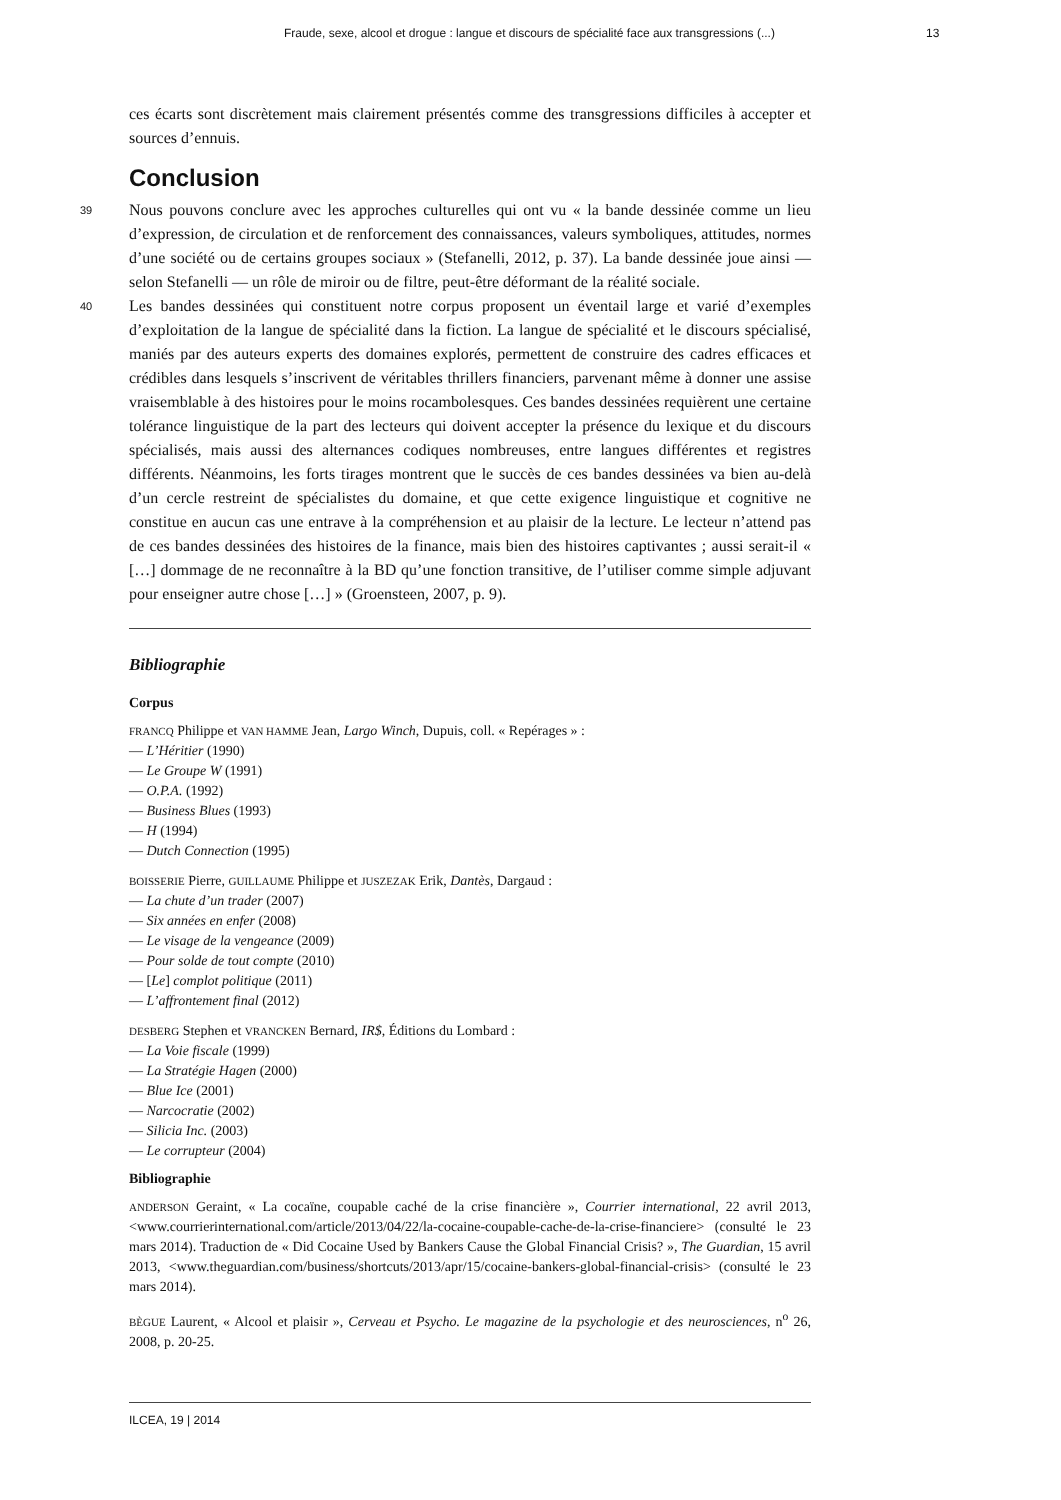Fraude, sexe, alcool et drogue : langue et discours de spécialité face aux transgressions (...) 13
ces écarts sont discrètement mais clairement présentés comme des transgressions difficiles à accepter et sources d’ennuis.
Conclusion
39
Nous pouvons conclure avec les approches culturelles qui ont vu « la bande dessinée comme un lieu d’expression, de circulation et de renforcement des connaissances, valeurs symboliques, attitudes, normes d’une société ou de certains groupes sociaux » (Stefanelli, 2012, p. 37). La bande dessinée joue ainsi — selon Stefanelli — un rôle de miroir ou de filtre, peut-être déformant de la réalité sociale.
40
Les bandes dessinées qui constituent notre corpus proposent un éventail large et varié d’exemples d’exploitation de la langue de spécialité dans la fiction. La langue de spécialité et le discours spécialisé, maniés par des auteurs experts des domaines explorés, permettent de construire des cadres efficaces et crédibles dans lesquels s’inscrivent de véritables thrillers financiers, parvenant même à donner une assise vraisemblable à des histoires pour le moins rocambolesques. Ces bandes dessinées requièrent une certaine tolérance linguistique de la part des lecteurs qui doivent accepter la présence du lexique et du discours spécialisés, mais aussi des alternances codiques nombreuses, entre langues différentes et registres différents. Néanmoins, les forts tirages montrent que le succès de ces bandes dessinées va bien au-delà d’un cercle restreint de spécialistes du domaine, et que cette exigence linguistique et cognitive ne constitue en aucun cas une entrave à la compréhension et au plaisir de la lecture. Le lecteur n’attend pas de ces bandes dessinées des histoires de la finance, mais bien des histoires captivantes ; aussi serait-il « […] dommage de ne reconnaître à la BD qu’une fonction transitive, de l’utiliser comme simple adjuvant pour enseigner autre chose […] » (Groensteen, 2007, p. 9).
Bibliographie
Corpus
FRANCQ Philippe et VAN HAMME Jean, Largo Winch, Dupuis, coll. « Repérages » :
— L’Héritier (1990)
— Le Groupe W (1991)
— O.P.A. (1992)
— Business Blues (1993)
— H (1994)
— Dutch Connection (1995)
BOISSERIE Pierre, GUILLAUME Philippe et JUSZEZAK Erik, Dantès, Dargaud :
— La chute d’un trader (2007)
— Six années en enfer (2008)
— Le visage de la vengeance (2009)
— Pour solde de tout compte (2010)
— [Le] complot politique (2011)
— L’affrontement final (2012)
DESBERG Stephen et VRANCKEN Bernard, IR$, Éditions du Lombard :
— La Voie fiscale (1999)
— La Stratégie Hagen (2000)
— Blue Ice (2001)
— Narcocratie (2002)
— Silicia Inc. (2003)
— Le corrupteur (2004)
Bibliographie
ANDERSON Geraint, « La cocaïne, coupable caché de la crise financière », Courrier international, 22 avril 2013, <www.courrierinternational.com/article/2013/04/22/la-cocaine-coupable-cache-de-la-crise-financiere> (consulté le 23 mars 2014). Traduction de « Did Cocaine Used by Bankers Cause the Global Financial Crisis? », The Guardian, 15 avril 2013, <www.theguardian.com/business/shortcuts/2013/apr/15/cocaine-bankers-global-financial-crisis> (consulté le 23 mars 2014).
BÈGUE Laurent, « Alcool et plaisir », Cerveau et Psycho. Le magazine de la psychologie et des neurosciences, n<sup>o</sup> 26, 2008, p. 20-25.
ILCEA, 19 | 2014